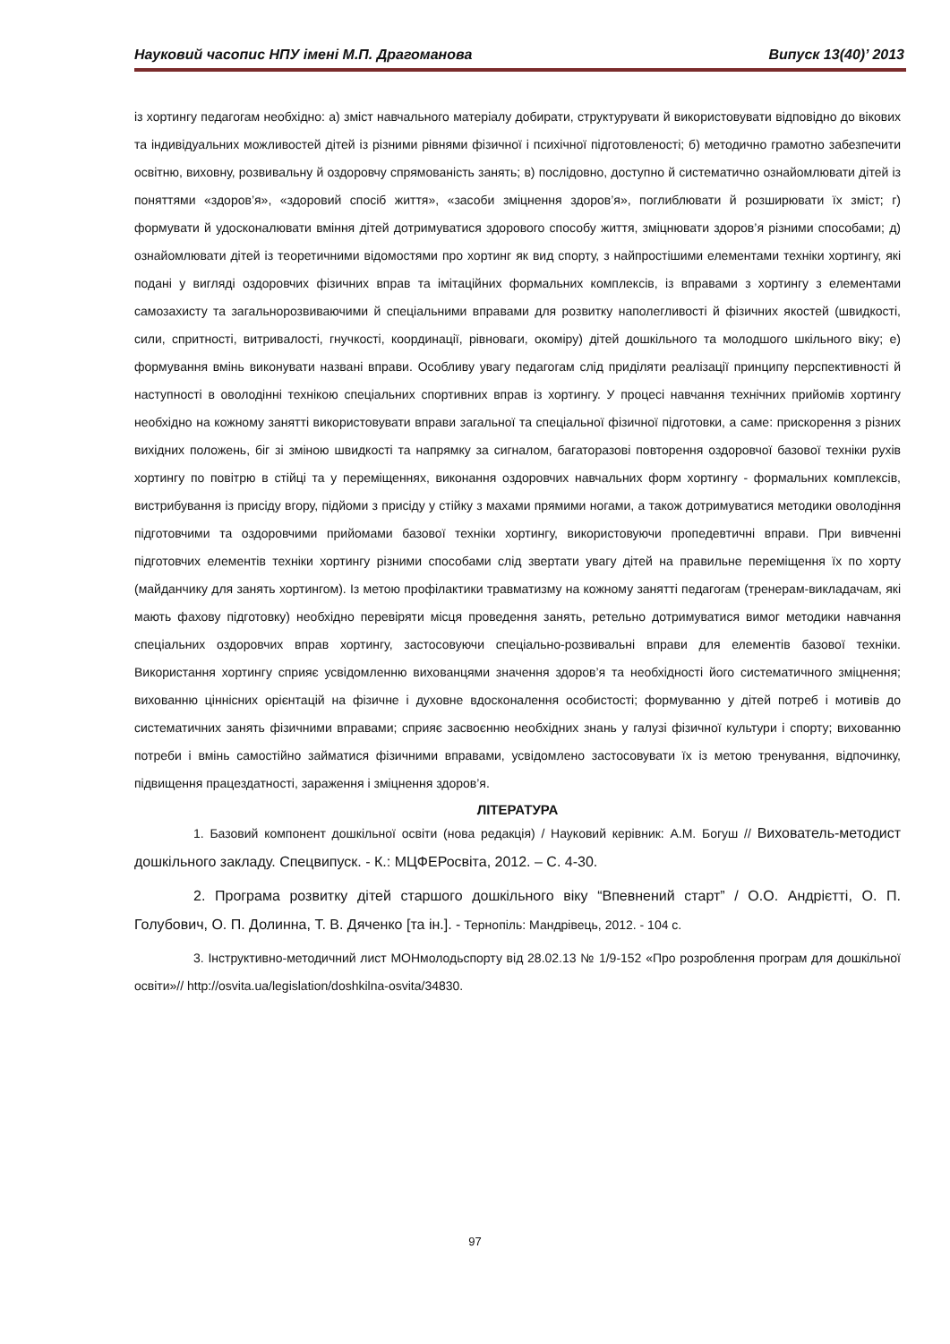Науковий часопис НПУ імені М.П. Драгоманова Випуск 13(40)’ 2013
із хортингу педагогам необхідно: а) зміст навчального матеріалу добирати, структурувати й використовувати відповідно до вікових та індивідуальних можливостей дітей із різними рівнями фізичної і психічної підготовленості; б) методично грамотно забезпечити освітню, виховну, розвивальну й оздоровчу спрямованість занять; в) послідовно, доступно й систематично ознайомлювати дітей із поняттями «здоров’я», «здоровий спосіб життя», «засоби зміцнення здоров’я», поглиблювати й розширювати їх зміст; г) формувати й удосконалювати вміння дітей дотримуватися здорового способу життя, зміцнювати здоров’я різними способами; д) ознайомлювати дітей із теоретичними відомостями про хортинг як вид спорту, з найпростішими елементами техніки хортингу, які подані у вигляді оздоровчих фізичних вправ та імітаційних формальних комплексів, із вправами з хортингу з елементами самозахисту та загальнорозвиваючими й спеціальними вправами для розвитку наполегливості й фізичних якостей (швидкості, сили, спритності, витривалості, гнучкості, координації, рівноваги, окоміру) дітей дошкільного та молодшого шкільного віку; е) формування вмінь виконувати названі вправи. Особливу увагу педагогам слід приділяти реалізації принципу перспективності й наступності в оволодінні технікою спеціальних спортивних вправ із хортингу. У процесі навчання технічних прийомів хортингу необхідно на кожному занятті використовувати вправи загальної та спеціальної фізичної підготовки, а саме: прискорення з різних вихідних положень, біг зі зміною швидкості та напрямку за сигналом, багаторазові повторення оздоровчої базової техніки рухів хортингу по повітрю в стійці та у переміщеннях, виконання оздоровчих навчальних форм хортингу - формальних комплексів, вистрибування із присіду вгору, підйоми з присіду у стійку з махами прямими ногами, а також дотримуватися методики оволодіння підготовчими та оздоровчими прийомами базової техніки хортингу, використовуючи пропедевтичні вправи. При вивченні підготовчих елементів техніки хортингу різними способами слід звертати увагу дітей на правильне переміщення їх по хорту (майданчику для занять хортингом). Із метою профілактики травматизму на кожному занятті педагогам (тренерам-викладачам, які мають фахову підготовку) необхідно перевіряти місця проведення занять, ретельно дотримуватися вимог методики навчання спеціальних оздоровчих вправ хортингу, застосовуючи спеціально-розвивальні вправи для елементів базової техніки. Використання хортингу сприяє усвідомленню вихованцями значення здоров’я та необхідності його систематичного зміцнення; вихованню ціннісних орієнтацій на фізичне і духовне вдосконалення особистості; формуванню у дітей потреб і мотивів до систематичних занять фізичними вправами; сприяє засвоєнню необхідних знань у галузі фізичної культури і спорту; вихованню потреби і вмінь самостійно займатися фізичними вправами, усвідомлено застосовувати їх із метою тренування, відпочинку, підвищення працездатності, зараження і зміцнення здоров’я.
ЛІТЕРАТУРА
1. Базовий компонент дошкільної освіти (нова редакція) / Науковий керівник: А.М. Богуш // Вихователь-методист дошкільного закладу. Спецвипуск. - К.: МЦФЕРосвіта, 2012. – С. 4-30.
2. Програма розвитку дітей старшого дошкільного віку “Впевнений старт” / О.О. Андрієтті, О. П. Голубович, О. П. Долинна, Т. В. Дяченко [та ін.]. - Тернопіль: Мандрівець, 2012. - 104 с.
3. Інструктивно-методичний лист МОНмолодьспорту від 28.02.13 № 1/9-152 «Про розроблення програм для дошкільної освіти»// http://osvita.ua/legislation/doshkilna-osvita/34830.
97